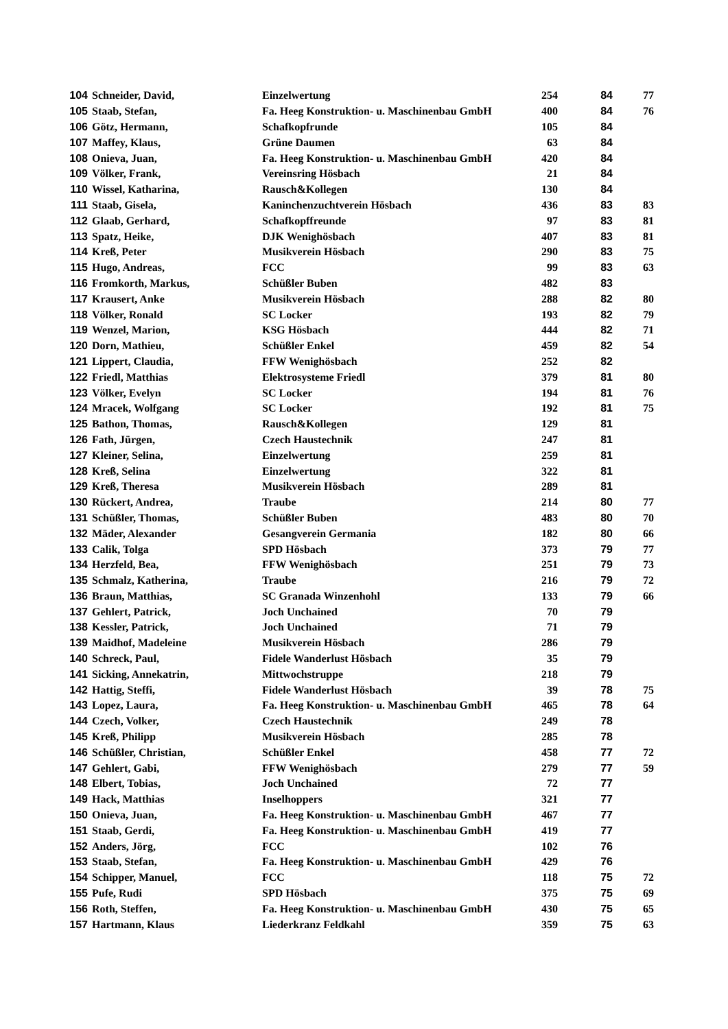| 104 | Schneider, David, | Einzelwertung | 254 | 84 | 77 |
| 105 | Staab, Stefan, | Fa. Heeg Konstruktion- u. Maschinenbau GmbH | 400 | 84 | 76 |
| 106 | Götz, Hermann, | Schafkopfrunde | 105 | 84 | |
| 107 | Maffey, Klaus, | Grüne Daumen | 63 | 84 | |
| 108 | Onieva, Juan, | Fa. Heeg Konstruktion- u. Maschinenbau GmbH | 420 | 84 | |
| 109 | Völker, Frank, | Vereinsring Hösbach | 21 | 84 | |
| 110 | Wissel, Katharina, | Rausch&Kollegen | 130 | 84 | |
| 111 | Staab, Gisela, | Kaninchenzuchtverein Hösbach | 436 | 83 | 83 |
| 112 | Glaab, Gerhard, | Schafkopffreunde | 97 | 83 | 81 |
| 113 | Spatz, Heike, | DJK Wenighösbach | 407 | 83 | 81 |
| 114 | Kreß, Peter | Musikverein Hösbach | 290 | 83 | 75 |
| 115 | Hugo, Andreas, | FCC | 99 | 83 | 63 |
| 116 | Fromkorth, Markus, | Schüßler Buben | 482 | 83 | |
| 117 | Krausert, Anke | Musikverein Hösbach | 288 | 82 | 80 |
| 118 | Völker, Ronald | SC Locker | 193 | 82 | 79 |
| 119 | Wenzel, Marion, | KSG Hösbach | 444 | 82 | 71 |
| 120 | Dorn, Mathieu, | Schüßler Enkel | 459 | 82 | 54 |
| 121 | Lippert, Claudia, | FFW Wenighösbach | 252 | 82 | |
| 122 | Friedl, Matthias | Elektrosysteme Friedl | 379 | 81 | 80 |
| 123 | Völker, Evelyn | SC Locker | 194 | 81 | 76 |
| 124 | Mracek, Wolfgang | SC Locker | 192 | 81 | 75 |
| 125 | Bathon, Thomas, | Rausch&Kollegen | 129 | 81 | |
| 126 | Fath, Jürgen, | Czech Haustechnik | 247 | 81 | |
| 127 | Kleiner, Selina, | Einzelwertung | 259 | 81 | |
| 128 | Kreß, Selina | Einzelwertung | 322 | 81 | |
| 129 | Kreß, Theresa | Musikverein Hösbach | 289 | 81 | |
| 130 | Rückert, Andrea, | Traube | 214 | 80 | 77 |
| 131 | Schüßler, Thomas, | Schüßler Buben | 483 | 80 | 70 |
| 132 | Mäder, Alexander | Gesangverein Germania | 182 | 80 | 66 |
| 133 | Calik, Tolga | SPD Hösbach | 373 | 79 | 77 |
| 134 | Herzfeld, Bea, | FFW Wenighösbach | 251 | 79 | 73 |
| 135 | Schmalz, Katherina, | Traube | 216 | 79 | 72 |
| 136 | Braun, Matthias, | SC Granada Winzenhohl | 133 | 79 | 66 |
| 137 | Gehlert, Patrick, | Joch Unchained | 70 | 79 | |
| 138 | Kessler, Patrick, | Joch Unchained | 71 | 79 | |
| 139 | Maidhof, Madeleine | Musikverein Hösbach | 286 | 79 | |
| 140 | Schreck, Paul, | Fidele Wanderlust Hösbach | 35 | 79 | |
| 141 | Sicking, Annekatrin, | Mittwochstruppe | 218 | 79 | |
| 142 | Hattig, Steffi, | Fidele Wanderlust Hösbach | 39 | 78 | 75 |
| 143 | Lopez, Laura, | Fa. Heeg Konstruktion- u. Maschinenbau GmbH | 465 | 78 | 64 |
| 144 | Czech, Volker, | Czech Haustechnik | 249 | 78 | |
| 145 | Kreß, Philipp | Musikverein Hösbach | 285 | 78 | |
| 146 | Schüßler, Christian, | Schüßler Enkel | 458 | 77 | 72 |
| 147 | Gehlert, Gabi, | FFW Wenighösbach | 279 | 77 | 59 |
| 148 | Elbert, Tobias, | Joch Unchained | 72 | 77 | |
| 149 | Hack, Matthias | Inselhoppers | 321 | 77 | |
| 150 | Onieva, Juan, | Fa. Heeg Konstruktion- u. Maschinenbau GmbH | 467 | 77 | |
| 151 | Staab, Gerdi, | Fa. Heeg Konstruktion- u. Maschinenbau GmbH | 419 | 77 | |
| 152 | Anders, Jörg, | FCC | 102 | 76 | |
| 153 | Staab, Stefan, | Fa. Heeg Konstruktion- u. Maschinenbau GmbH | 429 | 76 | |
| 154 | Schipper, Manuel, | FCC | 118 | 75 | 72 |
| 155 | Pufe, Rudi | SPD Hösbach | 375 | 75 | 69 |
| 156 | Roth, Steffen, | Fa. Heeg Konstruktion- u. Maschinenbau GmbH | 430 | 75 | 65 |
| 157 | Hartmann, Klaus | Liederkranz Feldkahl | 359 | 75 | 63 |